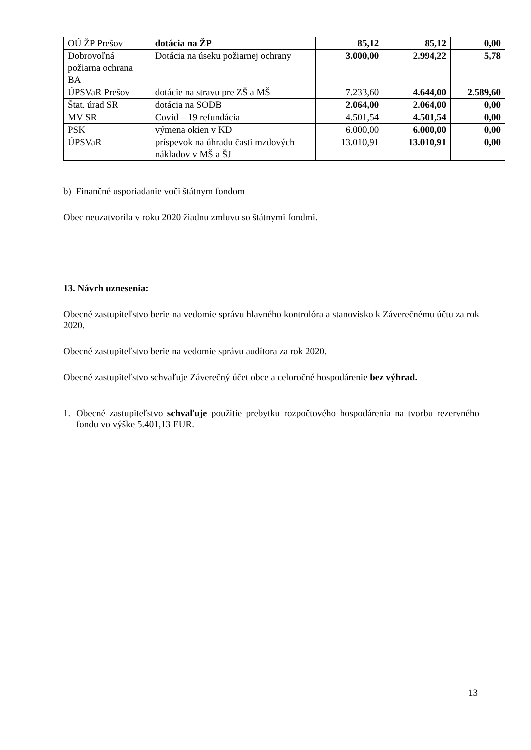| OÚ ŽP Prešov | dotácia na ŽP | 85,12 | 85,12 | 0,00 |
| Dobrovoľná požiarna ochrana BA | Dotácia na úseku požiarnej ochrany | 3.000,00 | 2.994,22 | 5,78 |
| ÚPSVaR Prešov | dotácie na stravu pre ZŠ a MŠ | 7.233,60 | 4.644,00 | 2.589,60 |
| Štat. úrad SR | dotácia na SODB | 2.064,00 | 2.064,00 | 0,00 |
| MV SR | Covid – 19 refundácia | 4.501,54 | 4.501,54 | 0,00 |
| PSK | výmena okien v KD | 6.000,00 | 6.000,00 | 0,00 |
| ÚPSVaR | príspevok na úhradu časti mzdových nákladov v MŠ a ŠJ | 13.010,91 | 13.010,91 | 0,00 |
b) Finančné usporiadanie voči štátnym fondom
Obec neuzatvorila v roku 2020 žiadnu zmluvu so štátnymi fondmi.
13. Návrh uznesenia:
Obecné zastupiteľstvo berie na vedomie správu hlavného kontrolóra a stanovisko k Záverečnému účtu za rok 2020.
Obecné zastupiteľstvo berie na vedomie správu audítora za rok 2020.
Obecné zastupiteľstvo schvaľuje Záverečný účet obce a celoročné hospodárenie bez výhrad.
1.
Obecné zastupiteľstvo schvaľuje použitie prebytku rozpočtového hospodárenia na tvorbu rezervného fondu vo výške 5.401,13 EUR.
13